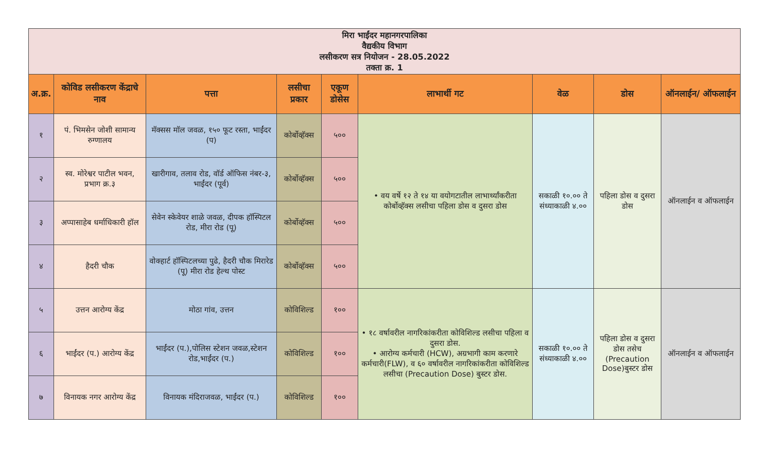| मिरा भाईंदर महानगरपालिका वैद्यकीय विभाग लसीकरण सत्र नियोजन - 28.05.2022 तक्ता क्र. 1 | | | | | | | | |
| अ.क्र. | कोविड लसीकरण केंद्राचे नाव | पत्ता | लसीचा प्रकार | एकूण डोसेस | लाभार्थी गट | वेळ | डोस | ऑनलाईन/ ऑफलाईन |
| १ | पं. भिमसेन जोशी सामान्य रुग्णालय | मॅक्सस मॉल जवळ, १५० फूट रस्ता, भाईंदर (प) | कोर्बोव्हॅक्स | ५०० | • वय वर्षे १२ ते १४ या वयोगटातील लाभार्थ्यांकरीता कोर्बोव्हॅक्स लसीचा पहिला डोस व दुसरा डोस | सकाळी १०.०० ते संध्याकाळी ४.०० | पहिला डोस व दुसरा डोस | ऑनलाईन व ऑफलाईन |
| २ | स्व. मोरेश्वर पाटील भवन, प्रभाग क्र.३ | खारीगाव, तलाव रोड, वॉर्ड ऑफिस नंबर-३, भाईंदर (पूर्व) | कोर्बोव्हॅक्स | ५०० | | | | |
| ३ | अप्पासाहेब धर्माधिकारी हॉल | सेवेन स्केवेयर शाळे जवळ, दीपक हॉस्पिटल रोड, मीरा रोड (पू) | कोर्बोव्हॅक्स | ५०० | | | | |
| ४ | हैदरी चौक | वोक्हार्ट हॉस्पिटलच्या पुढे, हैदरी चौक मिरारेड (पू) मीरा रोड हेल्थ पोस्ट | कोर्बोव्हॅक्स | ५०० | | | | |
| ५ | उत्तन आरोग्य केंद्र | मोठा गांव, उत्तन | कोविशिल्ड | १०० | • १८ वर्षावरील नागरिकांकरीता कोविशिल्ड लसीचा पहिला व दुसरा डोस. • आरोग्य कर्मचारी (HCW), अग्रभागी काम करणारे कर्मचारी(FLW), व ६० वर्षावरील नागरिकांकरीता कोविशिल्ड लसीचा (Precaution Dose) बुस्टर डोस. | सकाळी १०.०० ते संध्याकाळी ४.०० | पहिला डोस व दुसरा डोस तसेच (Precaution Dose)बुस्टर डोस | ऑनलाईन व ऑफलाईन |
| ६ | भाईंदर (प.) आरोग्य केंद्र | भाईंदर (प.),पोलिस स्टेशन जवळ,स्टेशन रोड,भाईंदर (प.) | कोविशिल्ड | १०० | | | | |
| ७ | विनायक नगर आरोग्य केंद्र | विनायक मंदिराजवळ, भाईंदर (प.) | कोविशिल्ड | १०० | | | | |